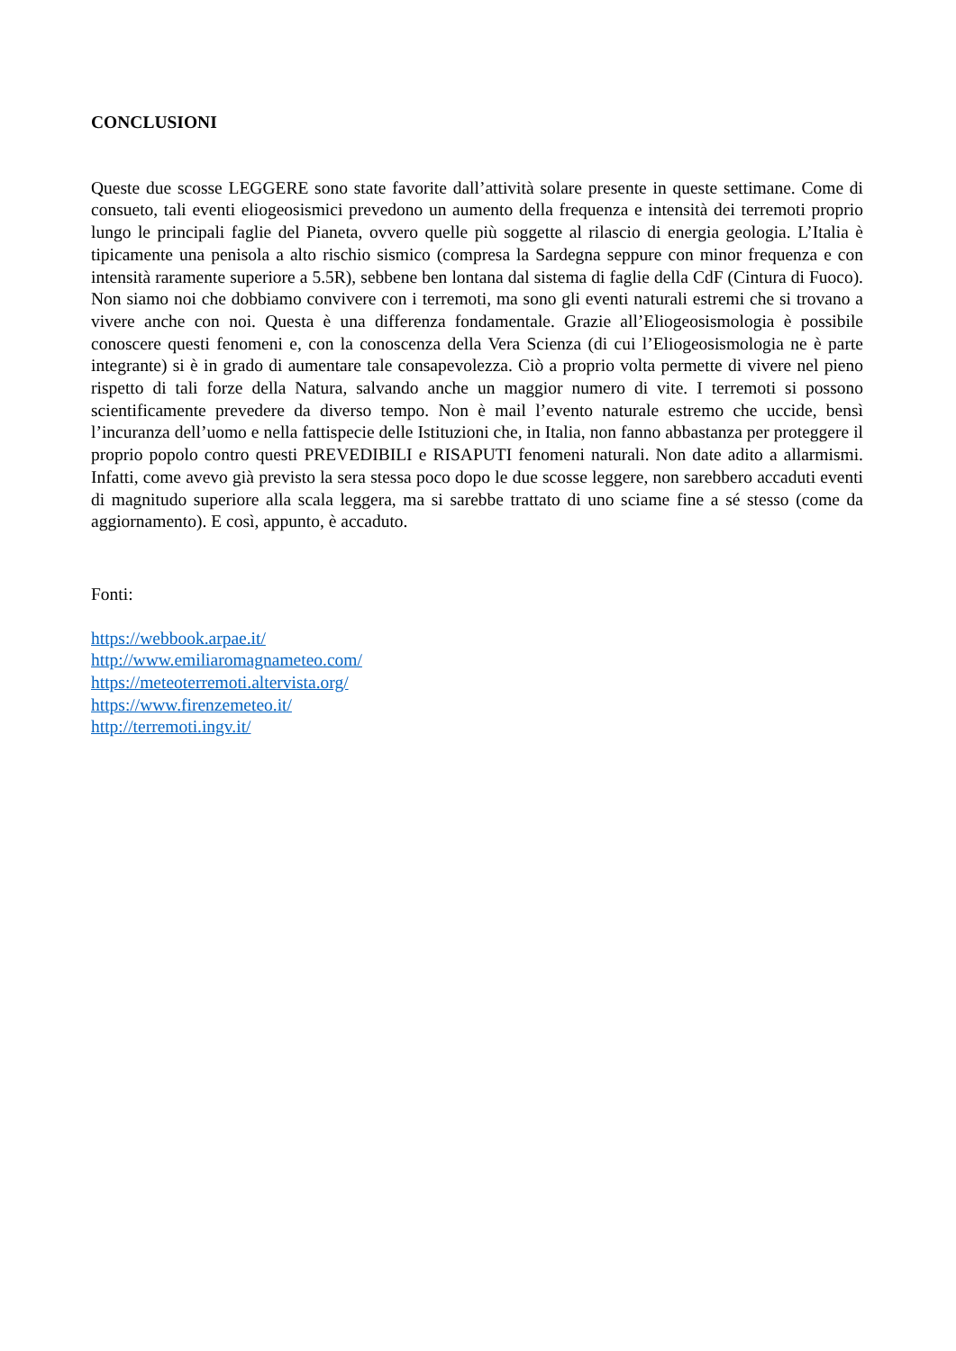CONCLUSIONI
Queste due scosse LEGGERE sono state favorite dall’attività solare presente in queste settimane. Come di consueto, tali eventi eliogeosismici prevedono un aumento della frequenza e intensità dei terremoti proprio lungo le principali faglie del Pianeta, ovvero quelle più soggette al rilascio di energia geologia. L’Italia è tipicamente una penisola a alto rischio sismico (compresa la Sardegna seppure con minor frequenza e con intensità raramente superiore a 5.5R), sebbene ben lontana dal sistema di faglie della CdF (Cintura di Fuoco). Non siamo noi che dobbiamo convivere con i terremoti, ma sono gli eventi naturali estremi che si trovano a vivere anche con noi. Questa è una differenza fondamentale. Grazie all’Eliogeosismologia è possibile conoscere questi fenomeni e, con la conoscenza della Vera Scienza (di cui l’Eliogeosismologia ne è parte integrante) si è in grado di aumentare tale consapevolezza. Ciò a proprio volta permette di vivere nel pieno rispetto di tali forze della Natura, salvando anche un maggior numero di vite. I terremoti si possono scientificamente prevedere da diverso tempo. Non è mail l’evento naturale estremo che uccide, bensì l’incuranza dell’uomo e nella fattispecie delle Istituzioni che, in Italia, non fanno abbastanza per proteggere il proprio popolo contro questi PREVEDIBILI e RISAPUTI fenomeni naturali. Non date adito a allarmismi. Infatti, come avevo già previsto la sera stessa poco dopo le due scosse leggere, non sarebbero accaduti eventi di magnitudo superiore alla scala leggera, ma si sarebbe trattato di uno sciame fine a sé stesso (come da aggiornamento). E così, appunto, è accaduto.
Fonti:
https://webbook.arpae.it/
http://www.emiliaromagnameteo.com/
https://meteoterremoti.altervista.org/
https://www.firenzemeteo.it/
http://terremoti.ingv.it/